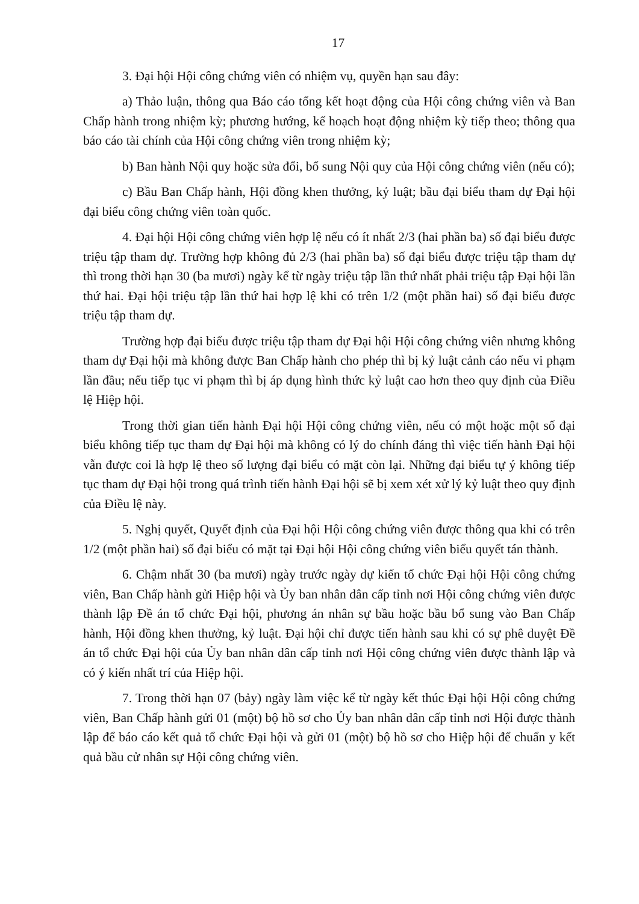17
3. Đại hội Hội công chứng viên có nhiệm vụ, quyền hạn sau đây:
a) Thảo luận, thông qua Báo cáo tổng kết hoạt động của Hội công chứng viên và Ban Chấp hành trong nhiệm kỳ; phương hướng, kế hoạch hoạt động nhiệm kỳ tiếp theo; thông qua báo cáo tài chính của Hội công chứng viên trong nhiệm kỳ;
b) Ban hành Nội quy hoặc sửa đổi, bổ sung Nội quy của Hội công chứng viên (nếu có);
c) Bầu Ban Chấp hành, Hội đồng khen thưởng, kỷ luật; bầu đại biểu tham dự Đại hội đại biểu công chứng viên toàn quốc.
4. Đại hội Hội công chứng viên hợp lệ nếu có ít nhất 2/3 (hai phần ba) số đại biểu được triệu tập tham dự. Trường hợp không đủ 2/3 (hai phần ba) số đại biểu được triệu tập tham dự thì trong thời hạn 30 (ba mươi) ngày kể từ ngày triệu tập lần thứ nhất phải triệu tập Đại hội lần thứ hai. Đại hội triệu tập lần thứ hai hợp lệ khi có trên 1/2 (một phần hai) số đại biểu được triệu tập tham dự.
Trường hợp đại biểu được triệu tập tham dự Đại hội Hội công chứng viên nhưng không tham dự Đại hội mà không được Ban Chấp hành cho phép thì bị kỷ luật cảnh cáo nếu vi phạm lần đầu; nếu tiếp tục vi phạm thì bị áp dụng hình thức kỷ luật cao hơn theo quy định của Điều lệ Hiệp hội.
Trong thời gian tiến hành Đại hội Hội công chứng viên, nếu có một hoặc một số đại biểu không tiếp tục tham dự Đại hội mà không có lý do chính đáng thì việc tiến hành Đại hội vẫn được coi là hợp lệ theo số lượng đại biểu có mặt còn lại. Những đại biểu tự ý không tiếp tục tham dự Đại hội trong quá trình tiến hành Đại hội sẽ bị xem xét xử lý kỷ luật theo quy định của Điều lệ này.
5. Nghị quyết, Quyết định của Đại hội Hội công chứng viên được thông qua khi có trên 1/2 (một phần hai) số đại biểu có mặt tại Đại hội Hội công chứng viên biểu quyết tán thành.
6. Chậm nhất 30 (ba mươi) ngày trước ngày dự kiến tổ chức Đại hội Hội công chứng viên, Ban Chấp hành gửi Hiệp hội và Ủy ban nhân dân cấp tỉnh nơi Hội công chứng viên được thành lập Đề án tổ chức Đại hội, phương án nhân sự bầu hoặc bầu bổ sung vào Ban Chấp hành, Hội đồng khen thưởng, kỷ luật. Đại hội chỉ được tiến hành sau khi có sự phê duyệt Đề án tổ chức Đại hội của Ủy ban nhân dân cấp tỉnh nơi Hội công chứng viên được thành lập và có ý kiến nhất trí của Hiệp hội.
7. Trong thời hạn 07 (bảy) ngày làm việc kể từ ngày kết thúc Đại hội Hội công chứng viên, Ban Chấp hành gửi 01 (một) bộ hồ sơ cho Ủy ban nhân dân cấp tỉnh nơi Hội được thành lập để báo cáo kết quả tổ chức Đại hội và gửi 01 (một) bộ hồ sơ cho Hiệp hội để chuẩn y kết quả bầu cử nhân sự Hội công chứng viên.